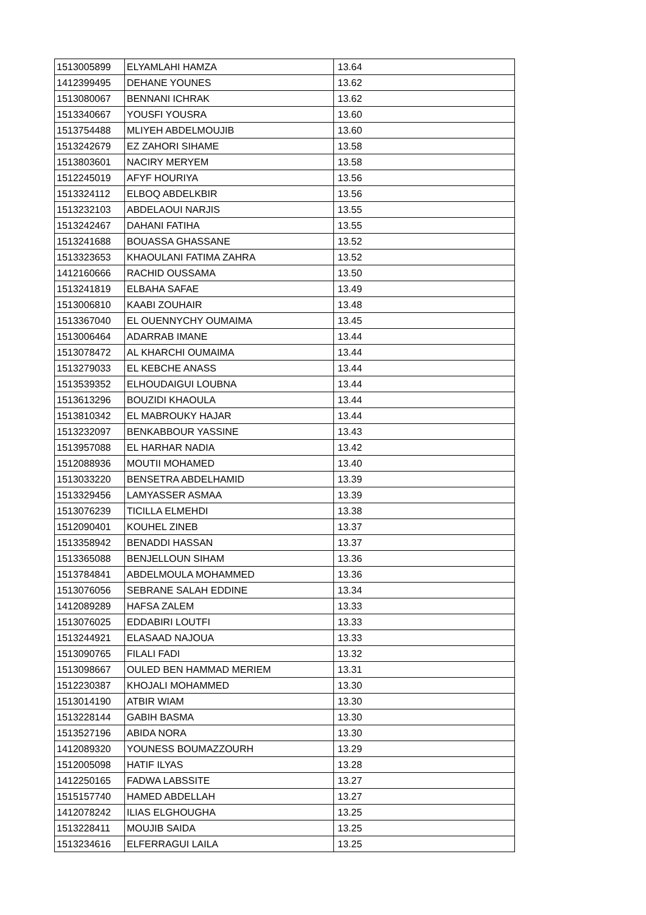| 1513005899 | ELYAMLAHI HAMZA | 13.64 |
| 1412399495 | DEHANE YOUNES | 13.62 |
| 1513080067 | BENNANI ICHRAK | 13.62 |
| 1513340667 | YOUSFI YOUSRA | 13.60 |
| 1513754488 | MLIYEH ABDELMOUJIB | 13.60 |
| 1513242679 | EZ ZAHORI SIHAME | 13.58 |
| 1513803601 | NACIRY MERYEM | 13.58 |
| 1512245019 | AFYF HOURIYA | 13.56 |
| 1513324112 | ELBOQ ABDELKBIR | 13.56 |
| 1513232103 | ABDELAOUI NARJIS | 13.55 |
| 1513242467 | DAHANI FATIHA | 13.55 |
| 1513241688 | BOUASSA GHASSANE | 13.52 |
| 1513323653 | KHAOULANI FATIMA ZAHRA | 13.52 |
| 1412160666 | RACHID OUSSAMA | 13.50 |
| 1513241819 | ELBAHA SAFAE | 13.49 |
| 1513006810 | KAABI ZOUHAIR | 13.48 |
| 1513367040 | EL OUENNYCHY OUMAIMA | 13.45 |
| 1513006464 | ADARRAB IMANE | 13.44 |
| 1513078472 | AL KHARCHI OUMAIMA | 13.44 |
| 1513279033 | EL KEBCHE ANASS | 13.44 |
| 1513539352 | ELHOUDAIGUI LOUBNA | 13.44 |
| 1513613296 | BOUZIDI KHAOULA | 13.44 |
| 1513810342 | EL MABROUKY HAJAR | 13.44 |
| 1513232097 | BENKABBOUR YASSINE | 13.43 |
| 1513957088 | EL HARHAR NADIA | 13.42 |
| 1512088936 | MOUTII MOHAMED | 13.40 |
| 1513033220 | BENSETRA ABDELHAMID | 13.39 |
| 1513329456 | LAMYASSER ASMAA | 13.39 |
| 1513076239 | TICILLA ELMEHDI | 13.38 |
| 1512090401 | KOUHEL ZINEB | 13.37 |
| 1513358942 | BENADDI HASSAN | 13.37 |
| 1513365088 | BENJELLOUN SIHAM | 13.36 |
| 1513784841 | ABDELMOULA MOHAMMED | 13.36 |
| 1513076056 | SEBRANE SALAH EDDINE | 13.34 |
| 1412089289 | HAFSA ZALEM | 13.33 |
| 1513076025 | EDDABIRI LOUTFI | 13.33 |
| 1513244921 | ELASAAD NAJOUA | 13.33 |
| 1513090765 | FILALI FADI | 13.32 |
| 1513098667 | OULED BEN HAMMAD MERIEM | 13.31 |
| 1512230387 | KHOJALI MOHAMMED | 13.30 |
| 1513014190 | ATBIR WIAM | 13.30 |
| 1513228144 | GABIH BASMA | 13.30 |
| 1513527196 | ABIDA NORA | 13.30 |
| 1412089320 | YOUNESS BOUMAZZOURH | 13.29 |
| 1512005098 | HATIF ILYAS | 13.28 |
| 1412250165 | FADWA LABSSITE | 13.27 |
| 1515157740 | HAMED ABDELLAH | 13.27 |
| 1412078242 | ILIAS ELGHOUGHA | 13.25 |
| 1513228411 | MOUJIB SAIDA | 13.25 |
| 1513234616 | ELFERRAGUI LAILA | 13.25 |